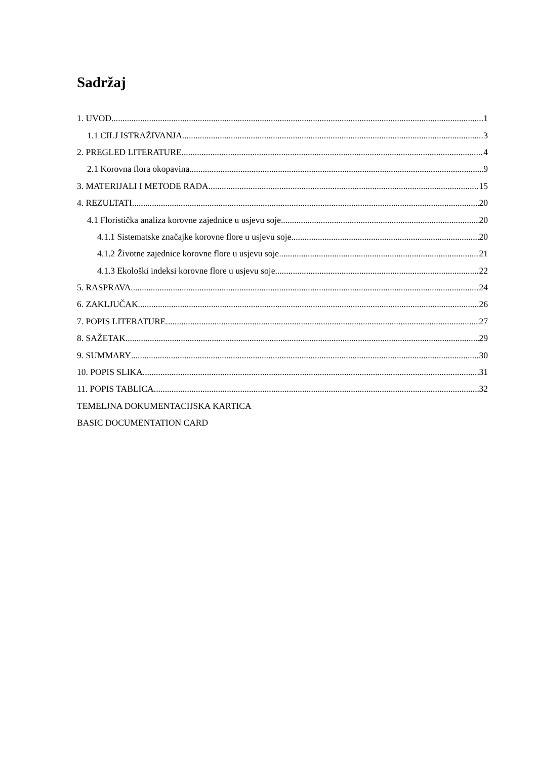Sadržaj
1. UVOD 1
1.1 CILJ ISTRAŽIVANJA 3
2. PREGLED LITERATURE 4
2.1 Korovna flora okopavina 9
3. MATERIJALI I METODE RADA 15
4. REZULTATI 20
4.1 Floristička analiza korovne zajednice u usjevu soje 20
4.1.1 Sistematske značajke korovne flore u usjevu soje 20
4.1.2 Životne zajednice korovne flore u usjevu soje 21
4.1.3 Ekološki indeksi korovne flore u usjevu soje 22
5. RASPRAVA 24
6. ZAKLJUČAK 26
7. POPIS LITERATURE 27
8. SAŽETAK 29
9. SUMMARY 30
10. POPIS SLIKA 31
11. POPIS TABLICA 32
TEMELJNA DOKUMENTACIJSKA KARTICA
BASIC DOCUMENTATION CARD